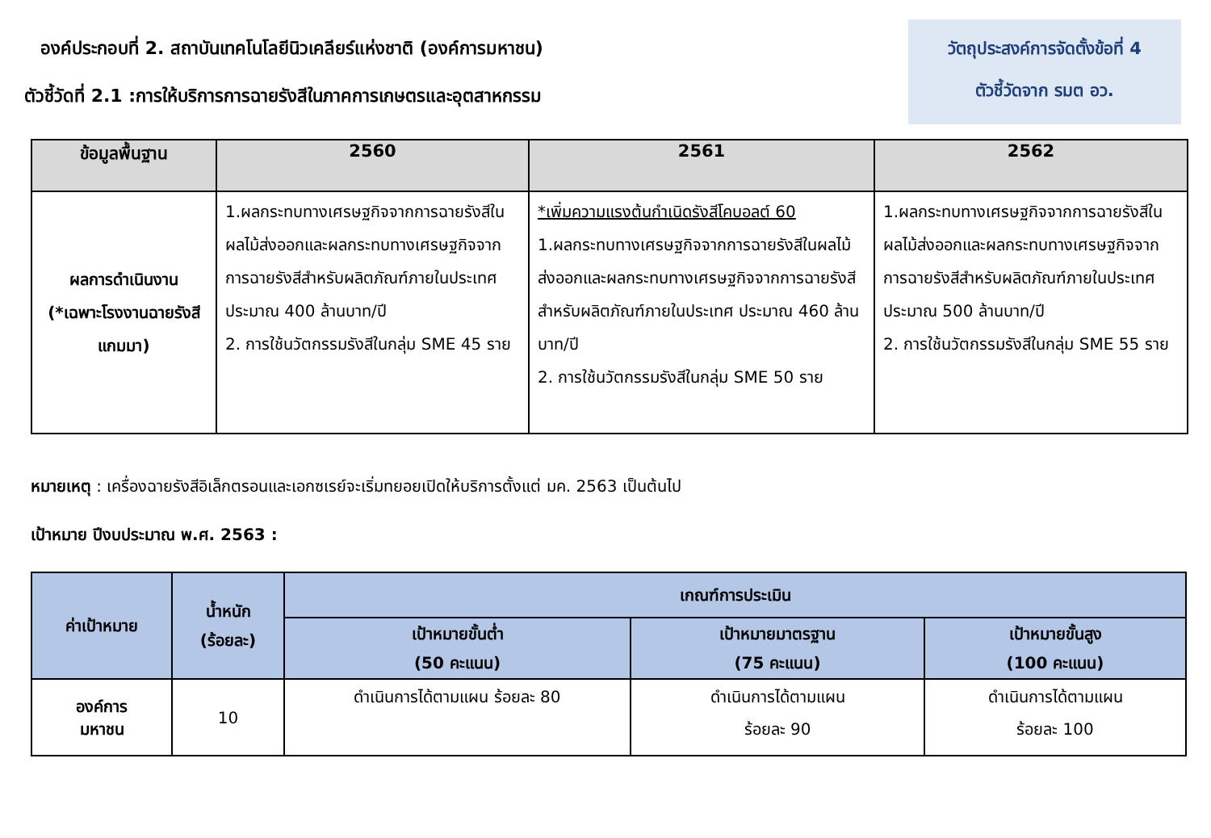องค์ประกอบที่ 2. สถาบันเทคโนโลยีนิวเคลียร์แห่งชาติ (องค์การมหาชน)
ตัวชี้วัดที่ 2.1 :การให้บริการการฉายรังสีในภาคการเกษตรและอุตสาหกรรม
วัตถุประสงค์การจัดตั้งข้อที่ 4
ตัวชี้วัดจาก รมต อว.
| ข้อมูลพื้นฐาน | 2560 | 2561 | 2562 |
| --- | --- | --- | --- |
| ผลการดำเนินงาน (*เฉพาะโรงงานฉายรังสีแกมมา) | 1.ผลกระทบทางเศรษฐกิจจากการฉายรังสีในผลไม้ส่งออกและผลกระทบทางเศรษฐกิจจากการฉายรังสีสำหรับผลิตภัณฑ์ภายในประเทศ ประมาณ 400 ล้านบาท/ปี 2. การใช้นวัตกรรมรังสีในกลุ่ม SME 45 ราย | *เพิ่มความแรงต้นกำเนิดรังสีโคบอลต์ 60 1.ผลกระทบทางเศรษฐกิจจากการฉายรังสีในผลไม้ส่งออกและผลกระทบทางเศรษฐกิจจากการฉายรังสีสำหรับผลิตภัณฑ์ภายในประเทศ ประมาณ 460 ล้านบาท/ปี 2. การใช้นวัตกรรมรังสีในกลุ่ม SME 50 ราย | 1.ผลกระทบทางเศรษฐกิจจากการฉายรังสีในผลไม้ส่งออกและผลกระทบทางเศรษฐกิจจากการฉายรังสีสำหรับผลิตภัณฑ์ภายในประเทศประมาณ 500 ล้านบาท/ปี 2. การใช้นวัตกรรมรังสีในกลุ่ม SME 55 ราย |
หมายเหตุ : เครื่องฉายรังสีอิเล็กตรอนและเอกซเรย์จะเริ่มทยอยเปิดให้บริการตั้งแต่ มค. 2563 เป็นต้นไป
เป้าหมาย ปีงบประมาณ พ.ศ. 2563 :
| ค่าเป้าหมาย | น้ำหนัก (ร้อยละ) | เกณฑ์การประเมิน | | |
| --- | --- | --- | --- | --- |
| | | เป้าหมายขั้นต่ำ (50 คะแนน) | เป้าหมายมาตรฐาน (75 คะแนน) | เป้าหมายขั้นสูง (100 คะแนน) |
| องค์การ มหาชน | 10 | ดำเนินการได้ตามแผน ร้อยละ 80 | ดำเนินการได้ตามแผน ร้อยละ 90 | ดำเนินการได้ตามแผน ร้อยละ 100 |